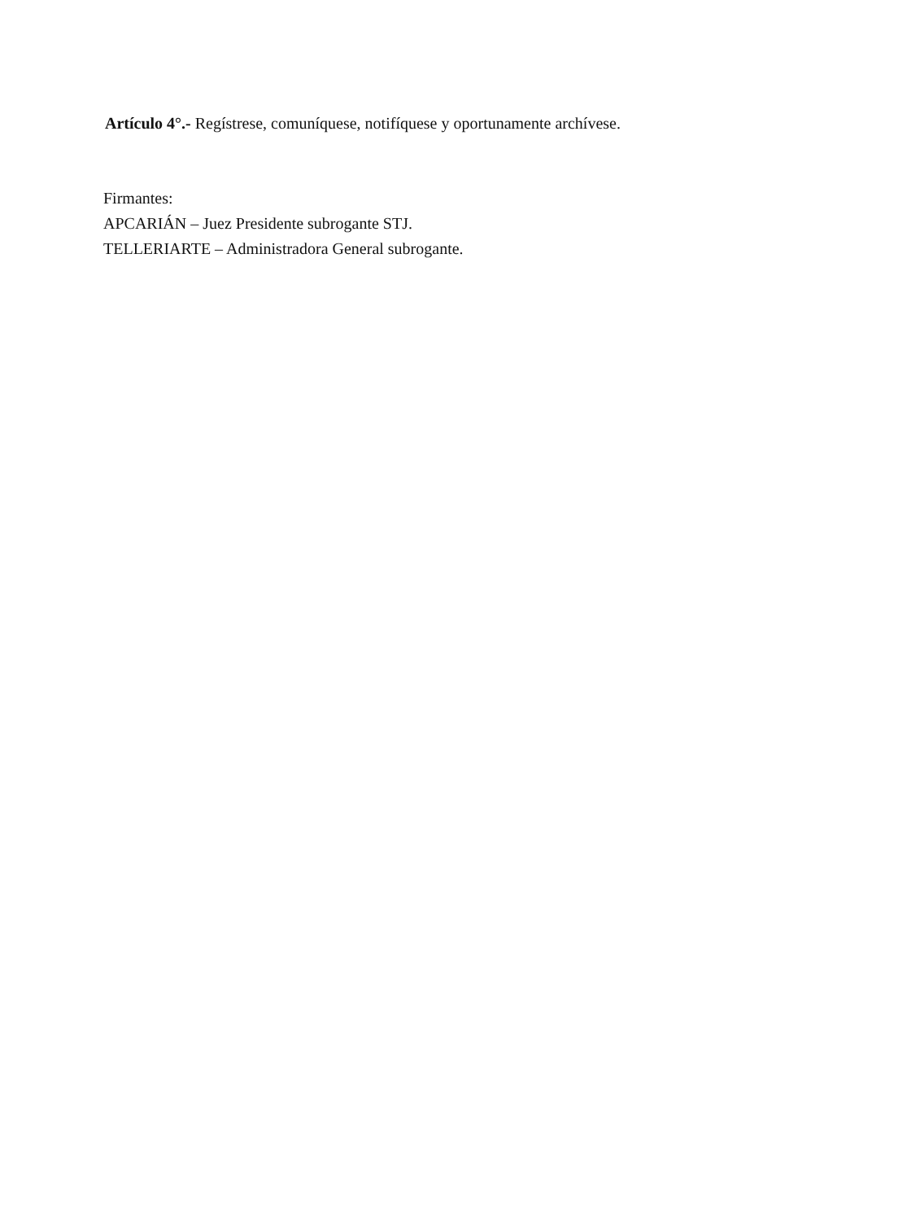Artículo 4°.- Regístrese, comuníquese, notifíquese y oportunamente archívese.
Firmantes:
APCARIÁN – Juez Presidente subrogante STJ.
TELLERIARTE – Administradora General subrogante.